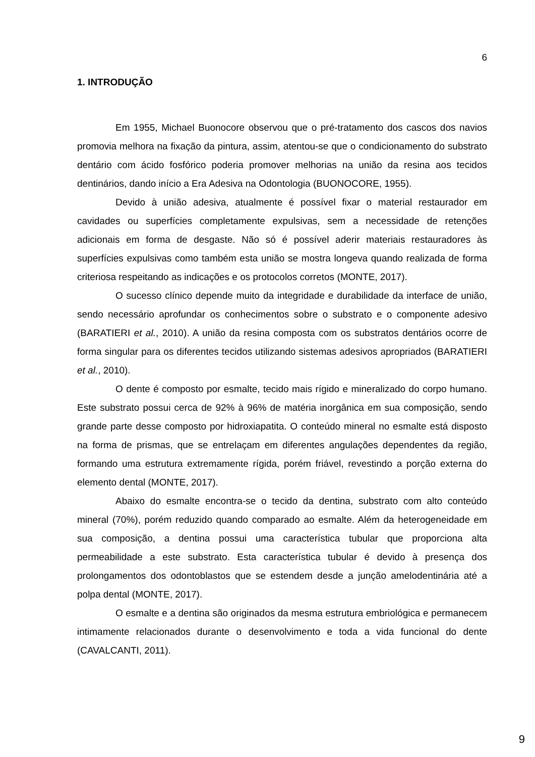6
1. INTRODUÇÃO
Em 1955, Michael Buonocore observou que o pré-tratamento dos cascos dos navios promovia melhora na fixação da pintura, assim, atentou-se que o condicionamento do substrato dentário com ácido fosfórico poderia promover melhorias na união da resina aos tecidos dentinários, dando início a Era Adesiva na Odontologia (BUONOCORE, 1955).
Devido à união adesiva, atualmente é possível fixar o material restaurador em cavidades ou superfícies completamente expulsivas, sem a necessidade de retenções adicionais em forma de desgaste. Não só é possível aderir materiais restauradores às superfícies expulsivas como também esta união se mostra longeva quando realizada de forma criteriosa respeitando as indicações e os protocolos corretos (MONTE, 2017).
O sucesso clínico depende muito da integridade e durabilidade da interface de união, sendo necessário aprofundar os conhecimentos sobre o substrato e o componente adesivo (BARATIERI et al., 2010). A união da resina composta com os substratos dentários ocorre de forma singular para os diferentes tecidos utilizando sistemas adesivos apropriados (BARATIERI et al., 2010).
O dente é composto por esmalte, tecido mais rígido e mineralizado do corpo humano. Este substrato possui cerca de 92% à 96% de matéria inorgânica em sua composição, sendo grande parte desse composto por hidroxiapatita. O conteúdo mineral no esmalte está disposto na forma de prismas, que se entrelaçam em diferentes angulações dependentes da região, formando uma estrutura extremamente rígida, porém friável, revestindo a porção externa do elemento dental (MONTE, 2017).
Abaixo do esmalte encontra-se o tecido da dentina, substrato com alto conteúdo mineral (70%), porém reduzido quando comparado ao esmalte. Além da heterogeneidade em sua composição, a dentina possui uma característica tubular que proporciona alta permeabilidade a este substrato. Esta característica tubular é devido à presença dos prolongamentos dos odontoblastos que se estendem desde a junção amelodentinária até a polpa dental (MONTE, 2017).
O esmalte e a dentina são originados da mesma estrutura embriológica e permanecem intimamente relacionados durante o desenvolvimento e toda a vida funcional do dente (CAVALCANTI, 2011).
9